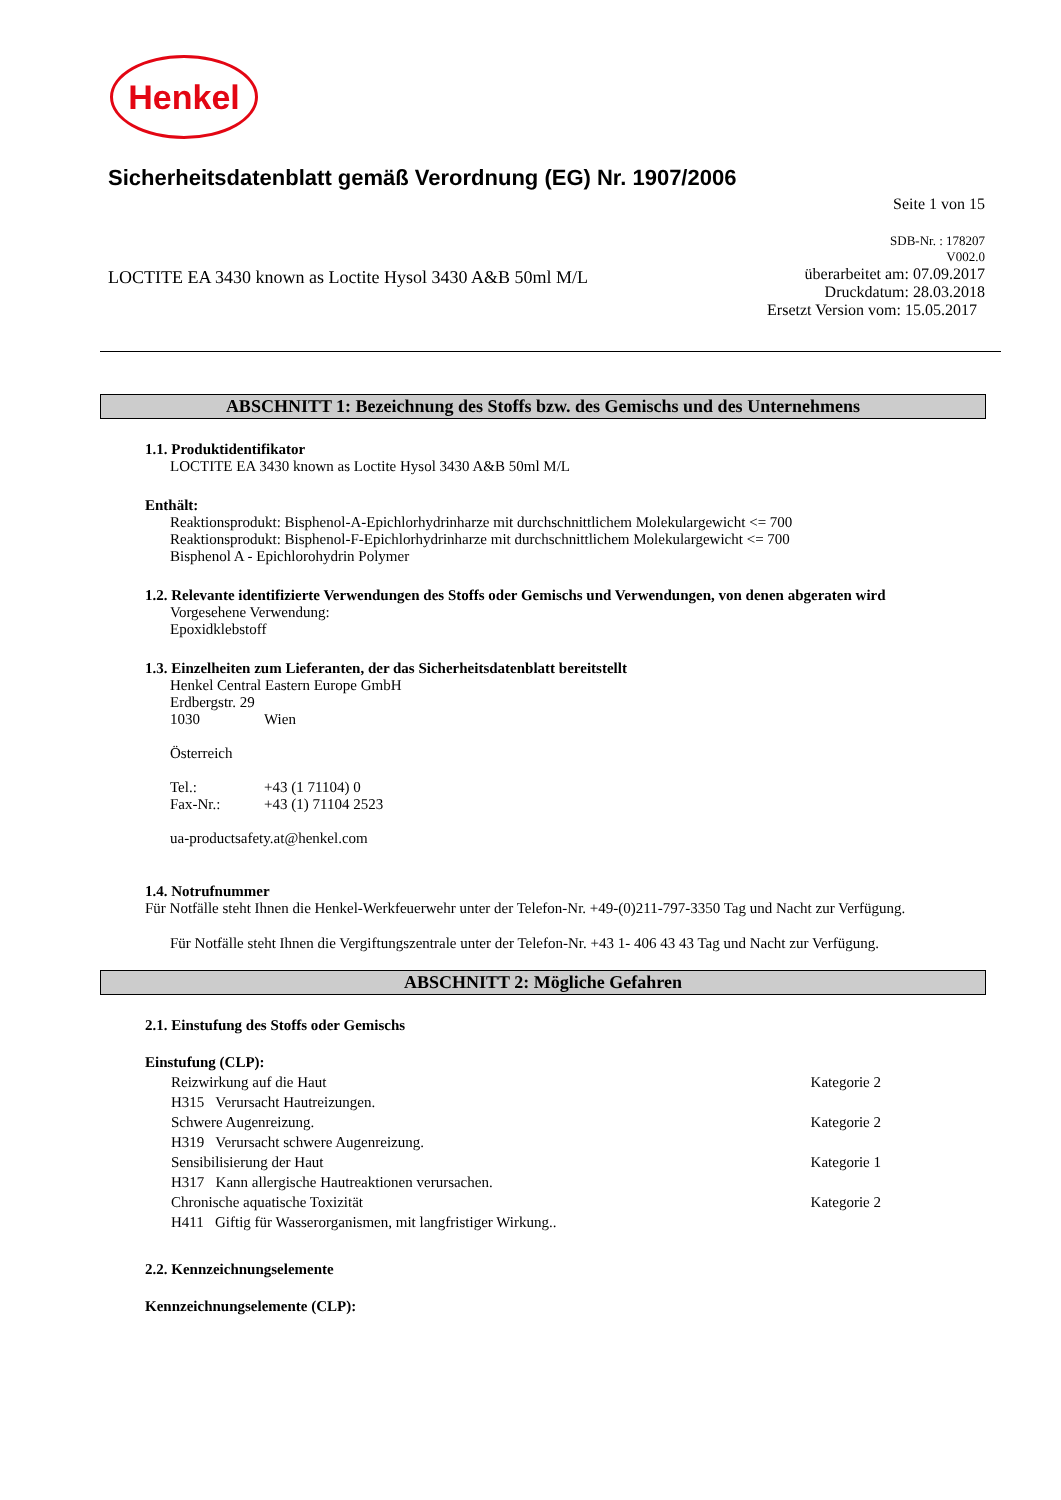Henkel
Sicherheitsdatenblatt gemäß Verordnung (EG) Nr. 1907/2006
Seite 1 von 15
LOCTITE EA 3430 known as Loctite Hysol 3430 A&B 50ml M/L
SDB-Nr. : 178207
V002.0
überarbeitet am: 07.09.2017
Druckdatum: 28.03.2018
Ersetzt Version vom: 15.05.2017
ABSCHNITT 1: Bezeichnung des Stoffs bzw. des Gemischs und des Unternehmens
1.1. Produktidentifikator
LOCTITE EA 3430 known as Loctite Hysol 3430 A&B 50ml M/L
Enthält:
Reaktionsprodukt: Bisphenol-A-Epichlorhydrinharze mit durchschnittlichem Molekulargewicht <= 700
Reaktionsprodukt: Bisphenol-F-Epichlorhydrinharze mit durchschnittlichem Molekulargewicht <= 700
Bisphenol A - Epichlorohydrin Polymer
1.2. Relevante identifizierte Verwendungen des Stoffs oder Gemischs und Verwendungen, von denen abgeraten wird
Vorgesehene Verwendung:
Epoxidklebstoff
1.3. Einzelheiten zum Lieferanten, der das Sicherheitsdatenblatt bereitstellt
Henkel Central Eastern Europe GmbH
Erdbergstr. 29
1030 Wien
Österreich
Tel.: +43 (1 71104) 0
Fax-Nr.: +43 (1) 71104 2523
ua-productsafety.at@henkel.com
1.4. Notrufnummer
Für Notfälle steht Ihnen die Henkel-Werkfeuerwehr unter der Telefon-Nr. +49-(0)211-797-3350 Tag und Nacht zur Verfügung.
Für Notfälle steht Ihnen die Vergiftungszentrale unter der Telefon-Nr. +43 1- 406 43 43 Tag und Nacht zur Verfügung.
ABSCHNITT 2: Mögliche Gefahren
2.1. Einstufung des Stoffs oder Gemischs
Einstufung (CLP):
Reizwirkung auf die Haut Kategorie 2
H315 Verursacht Hautreizungen.
Schwere Augenreizung. Kategorie 2
H319 Verursacht schwere Augenreizung.
Sensibilisierung der Haut Kategorie 1
H317 Kann allergische Hautreaktionen verursachen.
Chronische aquatische Toxizität Kategorie 2
H411 Giftig für Wasserorganismen, mit langfristiger Wirkung..
2.2. Kennzeichnungselemente
Kennzeichnungselemente (CLP):